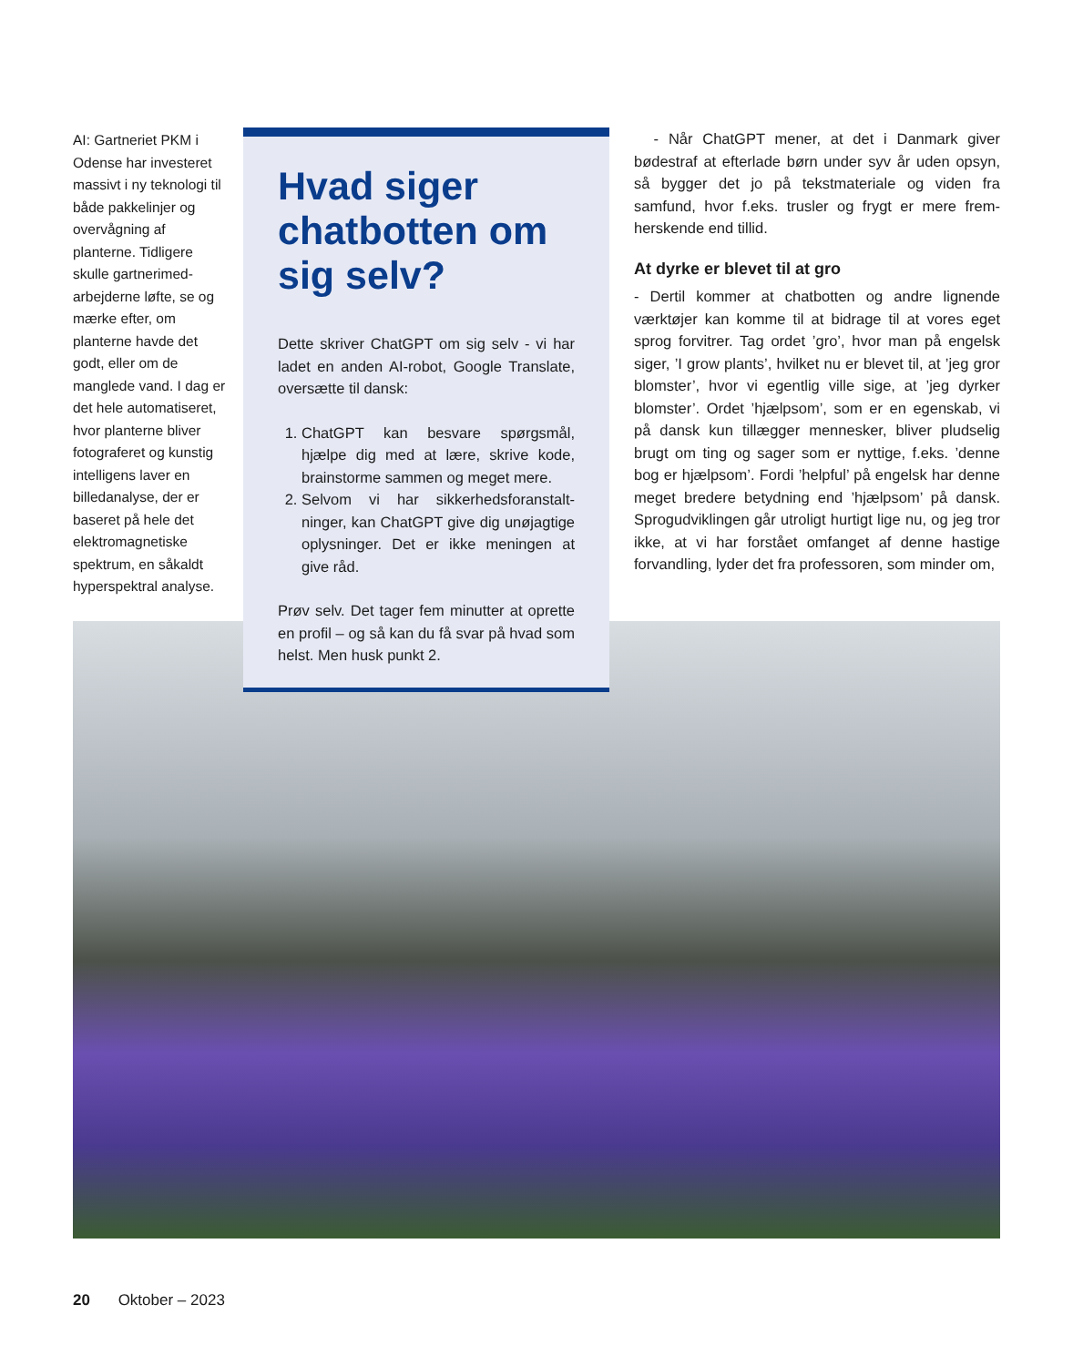AI: Gartneriet PKM i Odense har investeret massivt i ny teknologi til både pakkelinjer og overvågning af planterne. Tidligere skulle gartnerimed­arbejderne løfte, se og mærke efter, om planterne havde det godt, eller om de manglede vand. I dag er det hele automati­seret, hvor planterne bliver fotograferet og kunstig intelligens laver en billedanalyse, der er baseret på hele det elektromagnetiske spektrum, en såkaldt hyperspektral analyse.
Hvad siger chatbotten om sig selv?
Dette skriver ChatGPT om sig selv - vi har ladet en anden AI-robot, Google Trans­late, oversætte til dansk:
1. ChatGPT kan besvare spørgsmål, hjælpe dig med at lære, skrive kode, brainstorme sammen og meget mere.
2. Selvom vi har sikkerhedsforanstalt­ninger, kan ChatGPT give dig unøjag­tige oplysninger. Det er ikke meningen at give råd.
Prøv selv. Det tager fem minutter at op­rette en profil – og så kan du få svar på hvad som helst. Men husk punkt 2.
- Når ChatGPT mener, at det i Danmark giver bødestraf at efterlade børn under syv år uden op­syn, så bygger det jo på tekstmateriale og viden fra samfund, hvor f.eks. trusler og frygt er mere frem­herskende end tillid.
At dyrke er blevet til at gro
- Dertil kommer at chatbotten og andre lignende værktøjer kan komme til at bidrage til at vores eget sprog forvitrer. Tag ordet ’gro’, hvor man på engelsk siger, ’I grow plants’, hvilket nu er blevet til, at ’jeg gror blomster’, hvor vi egentlig ville sige, at ’jeg dyrker blomster’. Ordet ’hjælpsom’, som er en egenskab, vi på dansk kun tillægger menne­sker, bliver pludselig brugt om ting og sager som er nyttige, f.eks. ’denne bog er hjælpsom’. Fordi ’helpful’ på engelsk har denne meget bredere be­tydning end ’hjælpsom’ på dansk. Sprogudviklin­gen går utroligt hurtigt lige nu, og jeg tror ikke, at vi har forstået omfanget af denne hastige forvand­ling, lyder det fra professoren, som minder om,
20 Oktober – 2023